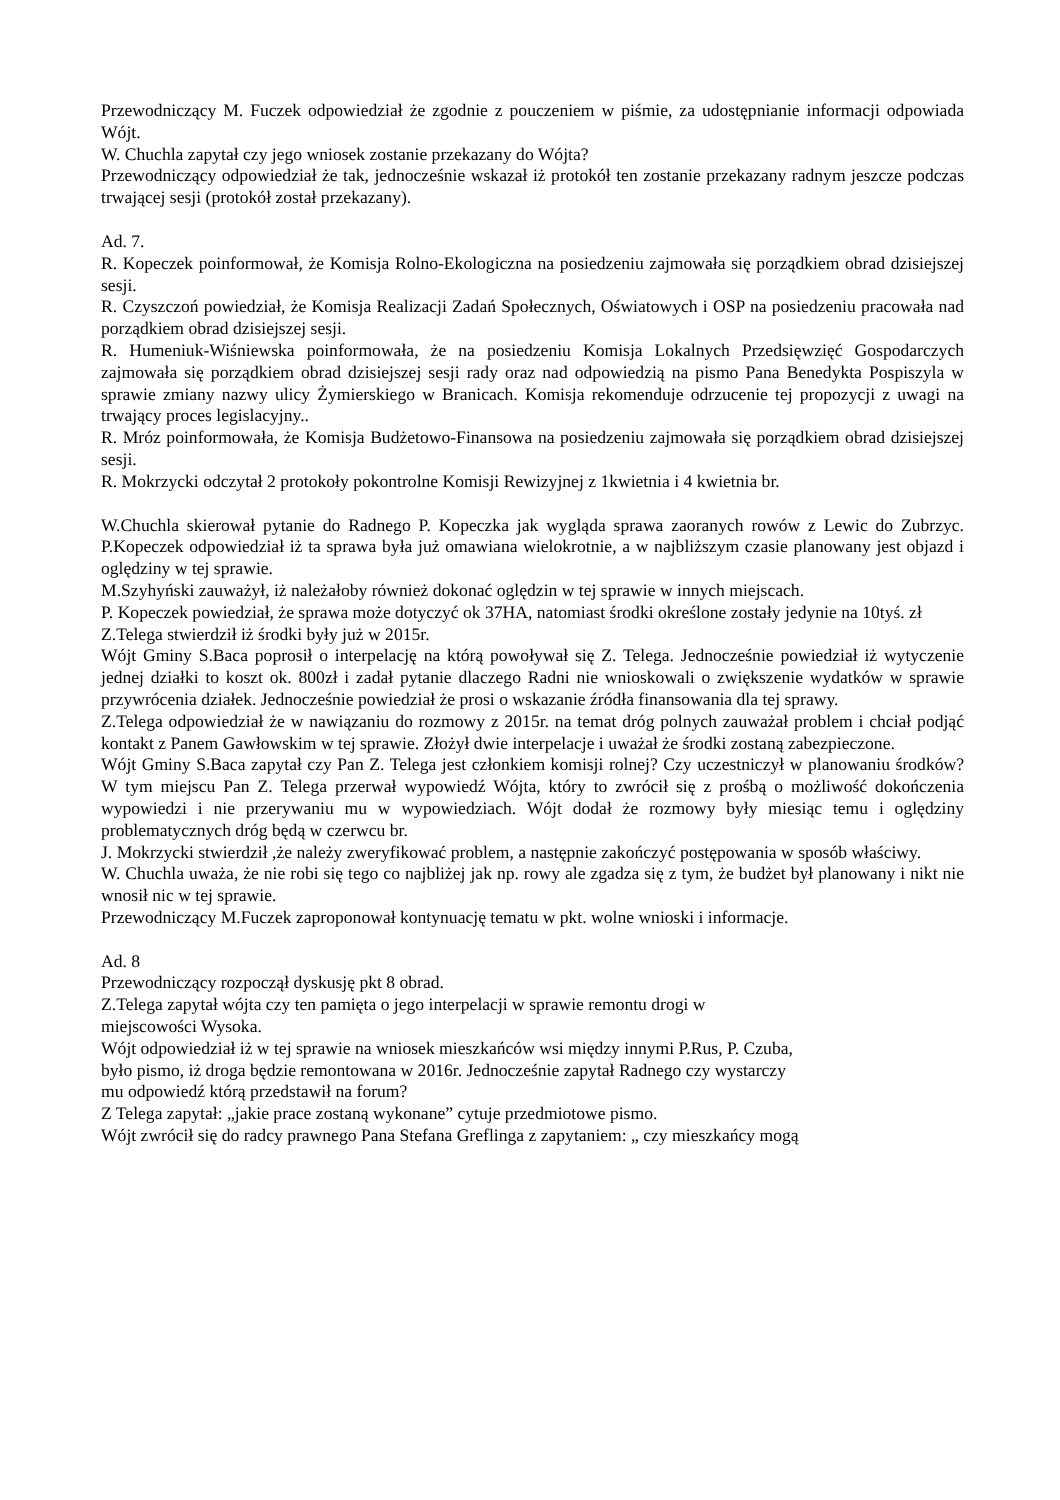Przewodniczący M. Fuczek odpowiedział że zgodnie z pouczeniem w piśmie, za udostępnianie informacji odpowiada Wójt.
W. Chuchla zapytał czy jego wniosek zostanie przekazany do Wójta?
Przewodniczący odpowiedział że tak, jednocześnie wskazał iż protokół ten zostanie przekazany radnym jeszcze podczas trwającej sesji (protokół został przekazany).
Ad. 7.
R. Kopeczek poinformował, że Komisja Rolno-Ekologiczna na posiedzeniu zajmowała się porządkiem obrad dzisiejszej sesji.
R. Czyszczoń powiedział, że Komisja Realizacji Zadań Społecznych, Oświatowych i OSP na posiedzeniu pracowała nad porządkiem obrad dzisiejszej sesji.
R. Humeniuk-Wiśniewska poinformowała, że na posiedzeniu Komisja Lokalnych Przedsięwzięć Gospodarczych zajmowała się porządkiem obrad dzisiejszej sesji rady oraz nad odpowiedzią na pismo Pana Benedykta Pospiszyla w sprawie zmiany nazwy ulicy Żymierskiego w Branicach. Komisja rekomenduje odrzucenie tej propozycji z uwagi na trwający proces legislacyjny..
R. Mróz poinformowała, że Komisja Budżetowo-Finansowa na posiedzeniu zajmowała się porządkiem obrad dzisiejszej sesji.
R. Mokrzycki odczytał 2 protokoły pokontrolne Komisji Rewizyjnej z 1kwietnia i 4 kwietnia br.
W.Chuchla skierował pytanie do Radnego P. Kopeczka jak wygląda sprawa zaoranych rowów z Lewic do Zubrzyc. P.Kopeczek odpowiedział iż ta sprawa była już omawiana wielokrotnie, a w najbliższym czasie planowany jest objazd i oględziny w tej sprawie.
M.Szyhyński zauważył, iż należałoby również dokonać oględzin w tej sprawie w innych miejscach.
P. Kopeczek powiedział, że sprawa może dotyczyć ok 37HA, natomiast środki określone zostały jedynie na 10tyś. zł
Z.Telega stwierdził iż środki były już w 2015r.
Wójt Gminy S.Baca poprosił o interpelację na którą powoływał się Z. Telega. Jednocześnie powiedział iż wytyczenie jednej działki to koszt ok. 800zł i zadał pytanie dlaczego Radni nie wnioskowali o zwiększenie wydatków w sprawie przywrócenia działek. Jednocześnie powiedział że prosi o wskazanie źródła finansowania dla tej sprawy.
Z.Telega odpowiedział że w nawiązaniu do rozmowy z 2015r. na temat dróg polnych zauważał problem i chciał podjąć kontakt z Panem Gawłowskim w tej sprawie. Złożył dwie interpelacje i uważał że środki zostaną zabezpieczone.
Wójt Gminy S.Baca zapytał czy Pan Z. Telega jest członkiem komisji rolnej? Czy uczestniczył w planowaniu środków? W tym miejscu Pan Z. Telega przerwał wypowiedź Wójta, który to zwrócił się z prośbą o możliwość dokończenia wypowiedzi i nie przerywaniu mu w wypowiedziach. Wójt dodał że rozmowy były miesiąc temu i oględziny problematycznych dróg będą w czerwcu br.
J. Mokrzycki stwierdził ,że należy zweryfikować problem, a następnie zakończyć postępowania w sposób właściwy.
W. Chuchla uważa, że nie robi się tego co najbliżej jak np. rowy ale zgadza się z tym, że budżet był planowany i nikt nie wnosił nic w tej sprawie.
Przewodniczący M.Fuczek zaproponował kontynuację tematu w pkt. wolne wnioski i informacje.
Ad. 8
Przewodniczący rozpoczął dyskusję pkt 8 obrad.
Z.Telega zapytał wójta czy ten pamięta o jego interpelacji w sprawie remontu drogi w
miejscowości Wysoka.
Wójt odpowiedział iż w tej sprawie na wniosek mieszkańców wsi między innymi P.Rus, P. Czuba,
było pismo, iż droga będzie remontowana w 2016r. Jednocześnie zapytał Radnego czy wystarczy
mu odpowiedź którą przedstawił na forum?
Z Telega zapytał: „jakie prace zostaną wykonane” cytuje przedmiotowe pismo.
Wójt zwrócił się do radcy prawnego Pana Stefana Greflinga z zapytaniem: „ czy mieszkańcy mogą